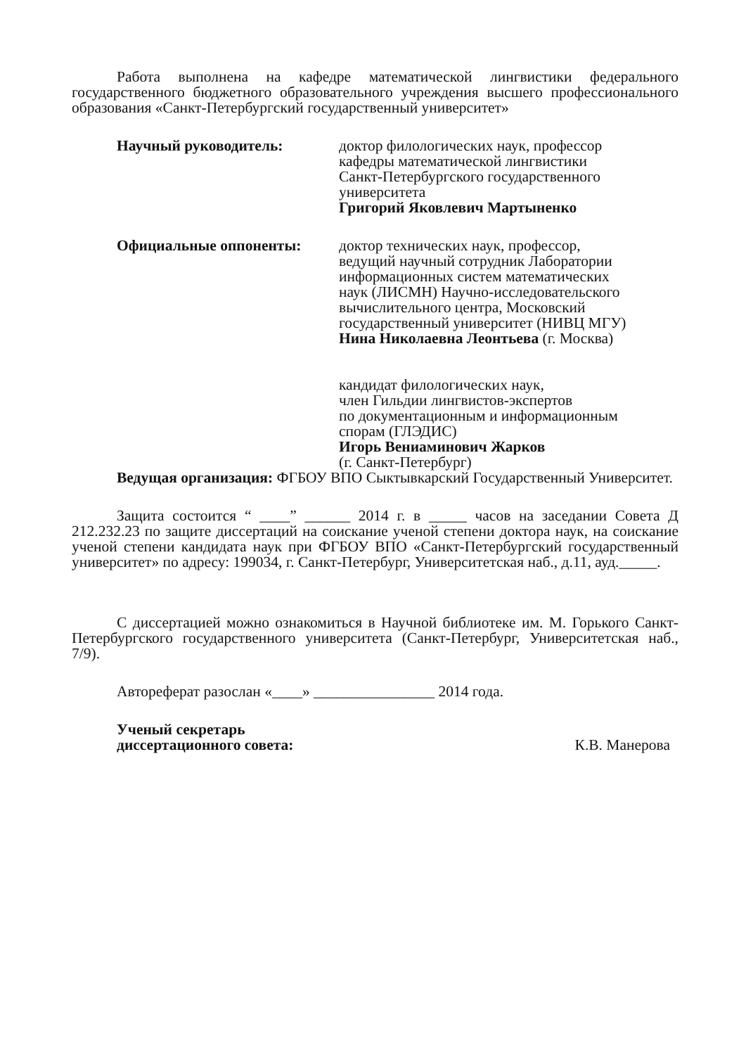Работа выполнена на кафедре математической лингвистики федерального государственного бюджетного образовательного учреждения высшего профессионального образования «Санкт-Петербургский государственный университет»
Научный руководитель: доктор филологических наук, профессор
кафедры математической лингвистики
Санкт-Петербургского государственного
университета
Григорий Яковлевич Мартыненко
Официальные оппоненты: доктор технических наук, профессор,
ведущий научный сотрудник Лаборатории
информационных систем математических
наук (ЛИСМН) Научно-исследовательского
вычислительного центра, Московский
государственный университет (НИВЦ МГУ)
Нина Николаевна Леонтьева (г. Москва)
кандидат филологических наук,
член Гильдии лингвистов-экспертов
по документационным и информационным
спорам (ГЛЭДИС)
Игорь Вениаминович Жарков
(г. Санкт-Петербург)
Ведущая организация: ФГБОУ ВПО Сыктывкарский Государственный Университет.
Защита состоится “ ____” ______ 2014 г. в _____ часов на заседании Совета Д 212.232.23 по защите диссертаций на соискание ученой степени доктора наук, на соискание ученой степени кандидата наук при ФГБОУ ВПО «Санкт-Петербургский государственный университет» по адресу: 199034, г. Санкт-Петербург, Университетская наб., д.11, ауд._____.
С диссертацией можно ознакомиться в Научной библиотеке им. М. Горького Санкт-Петербургского государственного университета (Санкт-Петербург, Университетская наб., 7/9).
Автореферат разослан «____» ________________ 2014 года.
Ученый секретарь
диссертационного совета:
К.В. Манерова